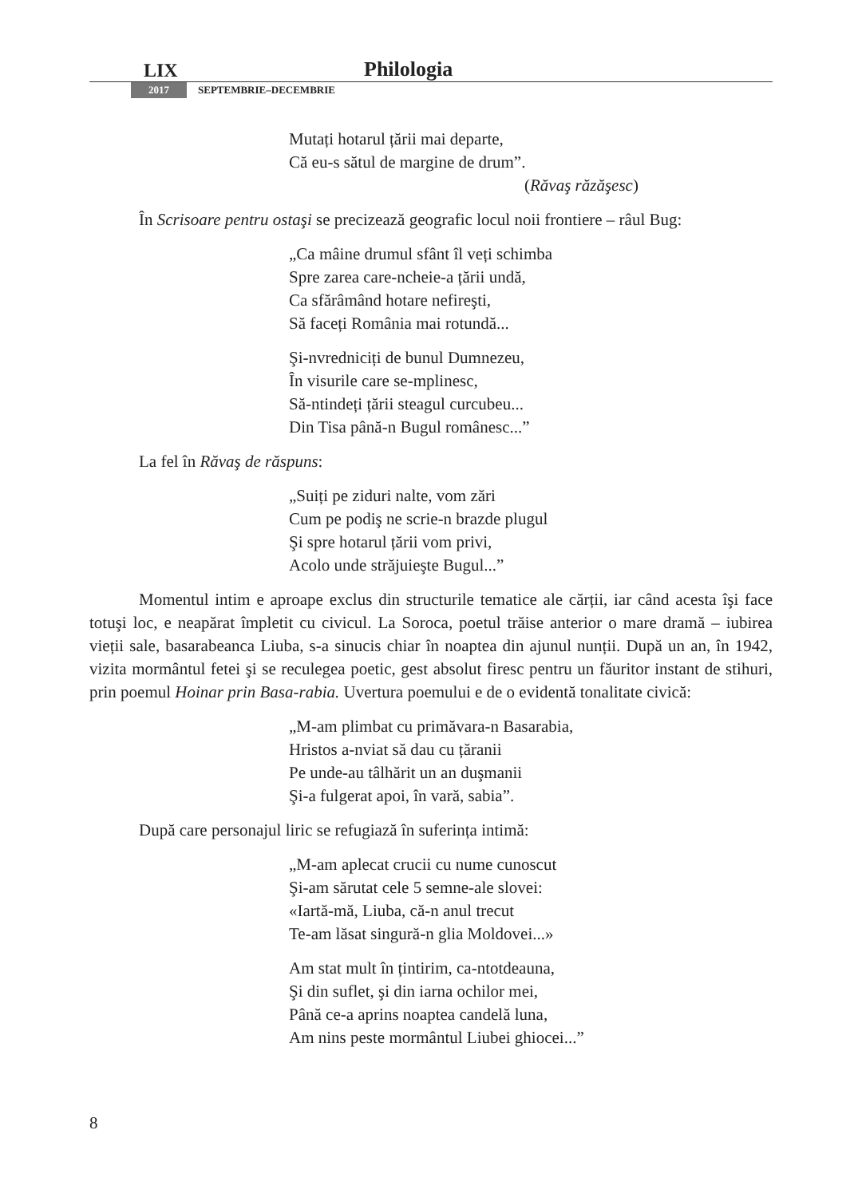LIX Philologia
2017 SEPTEMBRIE–DECEMBRIE
Mutați hotarul țării mai departe,
Că eu-s sătul de margine de drum”.
(Răvaş răzăşesc)
În Scrisoare pentru ostaşi se precizează geografic locul noii frontiere – râul Bug:
„Ca mâine drumul sfânt îl veți schimba
Spre zarea care-ncheie-a țării undă,
Ca sfărâmând hotare nefireşti,
Să faceți România mai rotundă...
Şi-nvredniciți de bunul Dumnezeu,
În visurile care se-mplinesc,
Să-ntindeți țării steagul curcubeu...
Din Tisa până-n Bugul românesc...”
La fel în Răvaş de răspuns:
„Suiți pe ziduri nalte, vom zări
Cum pe podiş ne scrie-n brazde plugul
Şi spre hotarul țării vom privi,
Acolo unde străjuieşte Bugul...”
Momentul intim e aproape exclus din structurile tematice ale cărții, iar când acesta îşi face totuşi loc, e neapărat împletit cu civicul. La Soroca, poetul trăise anterior o mare dramă – iubirea vieții sale, basarabeanca Liuba, s-a sinucis chiar în noaptea din ajunul nunții. După un an, în 1942, vizita mormântul fetei şi se reculegea poetic, gest absolut firesc pentru un făuritor instant de stihuri, prin poemul Hoinar prin Basa-rabia. Uvertura poemului e de o evidentă tonalitate civică:
„M-am plimbat cu primăvara-n Basarabia,
Hristos a-nviat să dau cu țăranii
Pe unde-au tâlhărit un an duşmanii
Şi-a fulgerat apoi, în vară, sabia”.
După care personajul liric se refugiază în suferința intimă:
„M-am aplecat crucii cu nume cunoscut
Şi-am sărutat cele 5 semne-ale slovei:
«Iartă-mă, Liuba, că-n anul trecut
Te-am lăsat singură-n glia Moldovei...»
Am stat mult în țintirim, ca-ntotdeauna,
Şi din suflet, şi din iarna ochilor mei,
Până ce-a aprins noaptea candelă luna,
Am nins peste mormântul Liubei ghiocei...”
8